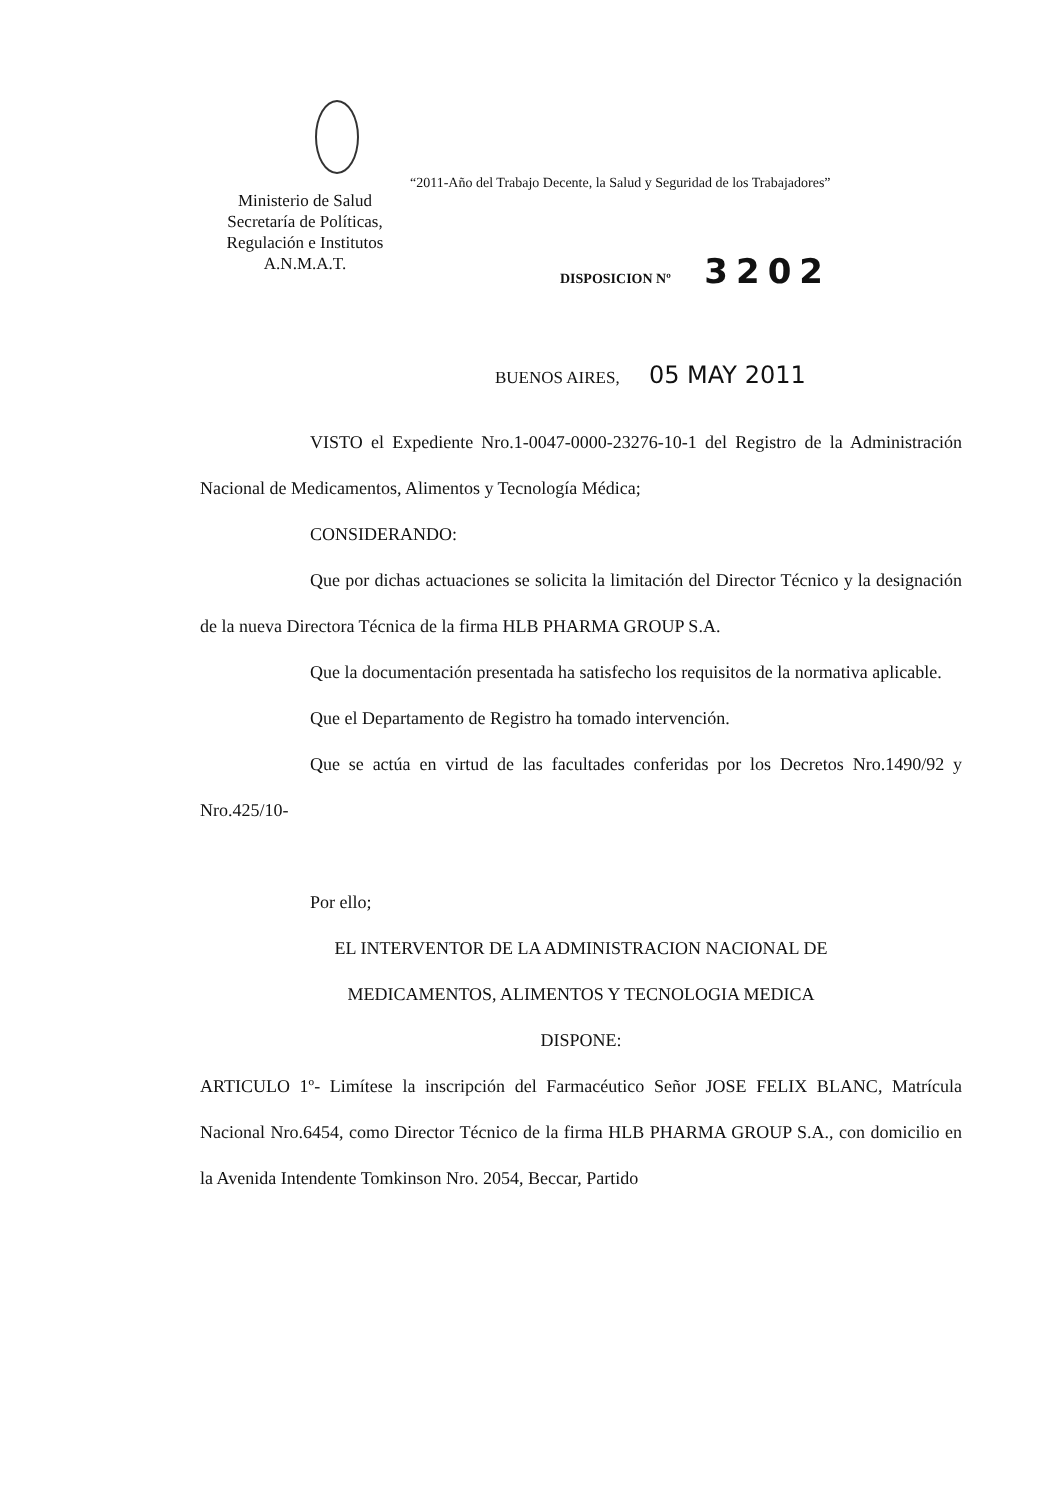Ministerio de Salud
Secretaría de Políticas,
Regulación e Institutos
A.N.M.A.T.
“2011-Año del Trabajo Decente, la Salud y Seguridad de los Trabajadores”
DISPOSICION Nº 3202
BUENOS AIRES, 05 MAY 2011
VISTO el Expediente Nro.1-0047-0000-23276-10-1 del Registro de la Administración Nacional de Medicamentos, Alimentos y Tecnología Médica;
CONSIDERANDO:
Que por dichas actuaciones se solicita la limitación del Director Técnico y la designación de la nueva Directora Técnica de la firma HLB PHARMA GROUP S.A.
Que la documentación presentada ha satisfecho los requisitos de la normativa aplicable.
Que el Departamento de Registro ha tomado intervención.
Que se actúa en virtud de las facultades conferidas por los Decretos Nro.1490/92 y Nro.425/10-
Por ello;
EL INTERVENTOR DE LA ADMINISTRACION NACIONAL DE
MEDICAMENTOS, ALIMENTOS Y TECNOLOGIA MEDICA
DISPONE:
ARTICULO 1º- Limítese la inscripción del Farmacéutico Señor JOSE FELIX BLANC, Matrícula Nacional Nro.6454, como Director Técnico de la firma HLB PHARMA GROUP S.A., con domicilio en la Avenida Intendente Tomkinson Nro. 2054, Beccar, Partido